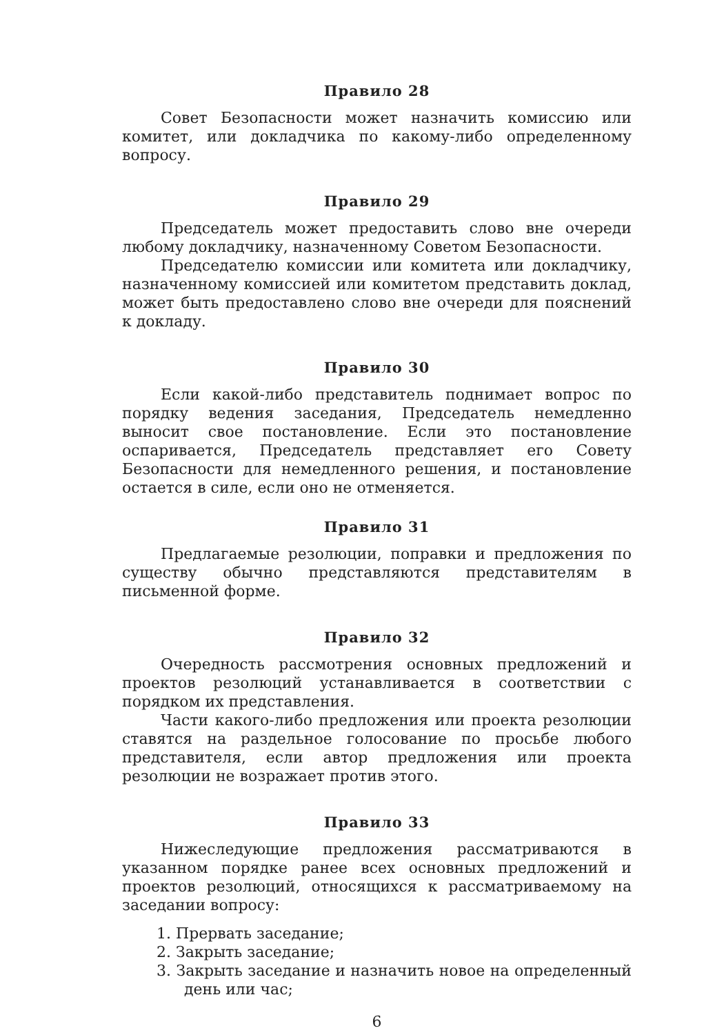Правило 28
Совет Безопасности может назначить комиссию или комитет, или докладчика по какому-либо определенному вопросу.
Правило 29
Председатель может предоставить слово вне очереди любому докладчику, назначенному Советом Безопасности.
Председателю комиссии или комитета или докладчику, назначенному комиссией или комитетом представить доклад, может быть предоставлено слово вне очереди для пояснений к докладу.
Правило 30
Если какой-либо представитель поднимает вопрос по порядку ведения заседания, Председатель немедленно выносит свое постановление. Если это постановление оспаривается, Председатель представляет его Совету Безопасности для немедленного решения, и постановление остается в силе, если оно не отменяется.
Правило 31
Предлагаемые резолюции, поправки и предложения по существу обычно представляются представителям в письменной форме.
Правило 32
Очередность рассмотрения основных предложений и проектов резолюций устанавливается в соответствии с порядком их представления.
Части какого-либо предложения или проекта резолюции ставятся на раздельное голосование по просьбе любого представителя, если автор предложения или проекта резолюции не возражает против этого.
Правило 33
Нижеследующие предложения рассматриваются в указанном порядке ранее всех основных предложений и проектов резолюций, относящихся к рассматриваемому на заседании вопросу:
1. Прервать заседание;
2. Закрыть заседание;
3. Закрыть заседание и назначить новое на определенный день или час;
6